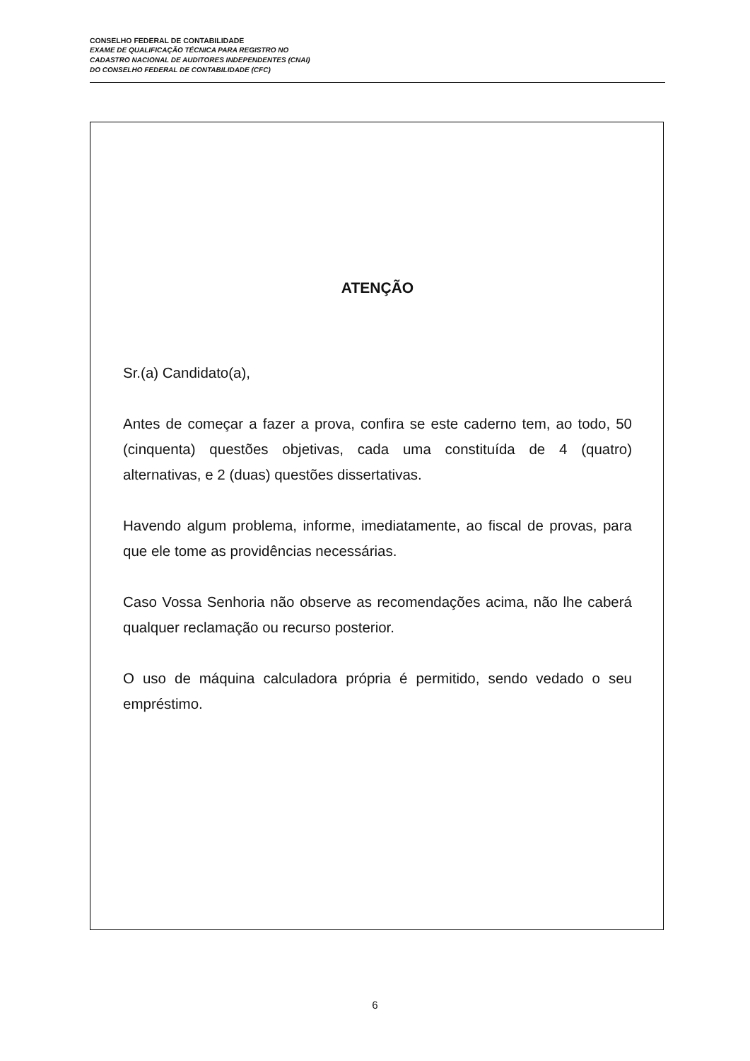CONSELHO FEDERAL DE CONTABILIDADE
EXAME DE QUALIFICAÇÃO TÉCNICA PARA REGISTRO NO
CADASTRO NACIONAL DE AUDITORES INDEPENDENTES (CNAI)
DO CONSELHO FEDERAL DE CONTABILIDADE (CFC)
ATENÇÃO
Sr.(a) Candidato(a),
Antes de começar a fazer a prova, confira se este caderno tem, ao todo, 50 (cinquenta) questões objetivas, cada uma constituída de 4 (quatro) alternativas, e 2 (duas) questões dissertativas.
Havendo algum problema, informe, imediatamente, ao fiscal de provas, para que ele tome as providências necessárias.
Caso Vossa Senhoria não observe as recomendações acima, não lhe caberá qualquer reclamação ou recurso posterior.
O uso de máquina calculadora própria é permitido, sendo vedado o seu empréstimo.
6